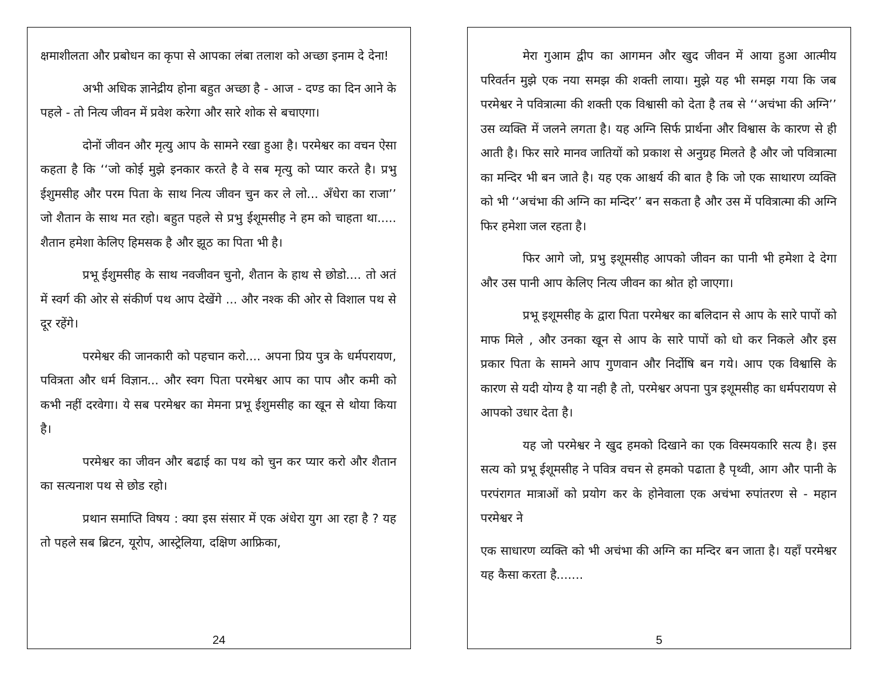क्षमाशीलता और प्रबोधन का कृपा से आपका लंबा तलाश को अच्छा इनाम दे देना!
अभी अधिक ज्ञानेद्रीय होना बहुत अच्छा है - आज - दण्ड का दिन आने के पहले - तो नित्य जीवन में प्रवेश करेगा और सारे शोक से बचाएगा।
दोनों जीवन और मृत्यु आप के सामने रखा हुआ है। परमेश्वर का वचन ऐसा कहता है कि ‘‘जो कोई मुझे इनकार करते है वे सब मृत्यु को प्यार करते है। प्रभु ईशुमसीह और परम पिता के साथ नित्य जीवन चुन कर ले लो... अँधेरा का राजा’’ जो शैतान के साथ मत रहो। बहुत पहले से प्रभु ईशूमसीह ने हम को चाहता था..... शैतान हमेशा केलिए हिमसक है और झूठ का पिता भी है।
प्रभू ईशुमसीह के साथ नवजीवन चुनो, शैतान के हाथ से छोडो.... तो अतं में स्वर्ग की ओर से संकीर्ण पथ आप देखेंगे ... और नश्क की ओर से विशाल पथ से दूर रहेंगे।
परमेश्वर की जानकारी को पहचान करो.... अपना प्रिय पुत्र के धर्मपरायण, पवित्रता और धर्म विज्ञान... और स्वग पिता परमेश्वर आप का पाप और कमी को कभी नहीं दरवेगा। ये सब परमेश्वर का मेमना प्रभू ईशुमसीह का खून से थोया किया है।
परमेश्वर का जीवन और बढाई का पथ को चुन कर प्यार करो और शैतान का सत्यनाश पथ से छोड रहो।
प्रथान समाप्ति विषय : क्या इस संसार में एक अंधेरा युग आ रहा है ? यह तो पहले सब ब्रिटन, यूरोप, आस्ट्रेलिया, दक्षिण आफ्रिका,
24
मेरा गुआम द्वीप का आगमन और खुद जीवन में आया हुआ आत्मीय परिवर्तन मुझे एक नया समझ की शक्ती लाया। मुझे यह भी समझ गया कि जब परमेश्वर ने पवित्रात्मा की शक्ती एक विश्वासी को देता है तब से ‘‘अचंभा की अग्नि’’ उस व्यक्ति में जलने लगता है। यह अग्नि सिर्फ प्रार्थना और विश्वास के कारण से ही आती है। फिर सारे मानव जातियों को प्रकाश से अनुग्रह मिलते है और जो पवित्रात्मा का मन्दिर भी बन जाते है। यह एक आश्चर्य की बात है कि जो एक साथारण व्यक्ति को भी ‘‘अचंभा की अग्नि का मन्दिर’’ बन सकता है और उस में पवित्रात्मा की अग्नि फिर हमेशा जल रहता है।
फिर आगे जो, प्रभु इशूमसीह आपको जीवन का पानी भी हमेशा दे देगा और उस पानी आप केलिए नित्य जीवन का श्रोत हो जाएगा।
प्रभू इशूमसीह के द्वारा पिता परमेश्वर का बलिदान से आप के सारे पापों को माफ मिले , और उनका खून से आप के सारे पापों को धो कर निकले और इस प्रकार पिता के सामने आप गुणवान और निर्दोषि बन गये। आप एक विश्वासि के कारण से यदी योग्य है या नही है तो, परमेश्वर अपना पुत्र इशूमसीह का धर्मपरायण से आपको उधार देता है।
यह जो परमेश्वर ने खुद हमको दिखाने का एक विस्मयकारि सत्य है। इस सत्य को प्रभू ईशूमसीह ने पवित्र वचन से हमको पढाता है पृथ्वी, आग और पानी के परपंरागत मात्राओं को प्रयोग कर के होनेवाला एक अचंभा रुपांतरण से - महान परमेश्वर ने
एक साधारण व्यक्ति को भी अचंभा की अग्नि का मन्दिर बन जाता है। यहाँ परमेश्वर यह कैसा करता है.......
5